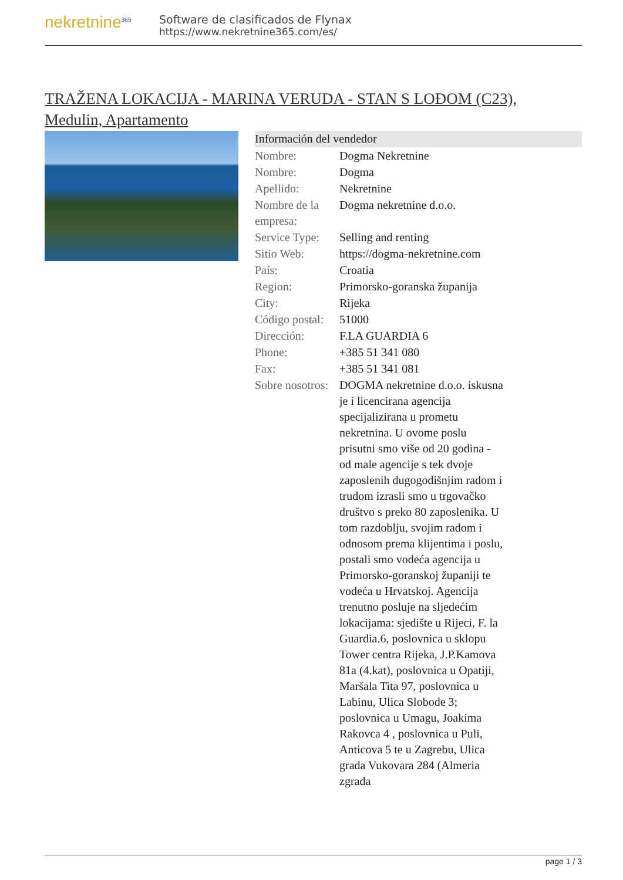nekretnine<sup>365</sup>
Software de clasificados de Flynax
https://www.nekretnine365.com/es/
TRAŽENA LOKACIJA - MARINA VERUDA - STAN S LOĐOM (C23), Medulin, Apartamento
Información del vendedor
| Nombre: | Dogma Nekretnine |
| Nombre: | Dogma |
| Apellido: | Nekretnine |
| Nombre de la empresa: | Dogma nekretnine d.o.o. |
| Service Type: | Selling and renting |
| Sitio Web: | https://dogma-nekretnine.com |
| País: | Croatia |
| Region: | Primorsko-goranska županija |
| City: | Rijeka |
| Código postal: | 51000 |
| Dirección: | F.LA GUARDIA 6 |
| Phone: | +385 51 341 080 |
| Fax: | +385 51 341 081 |
| Sobre nosotros: | DOGMA nekretnine d.o.o. iskusna je i licencirana agencija specijalizirana u prometu nekretnina. U ovome poslu prisutni smo više od 20 godina - od male agencije s tek dvoje zaposlenih dugogodišnjim radom i trudom izrasli smo u trgovačko društvo s preko 80 zaposlenika. U tom razdoblju, svojim radom i odnosom prema klijentima i poslu, postali smo vodeća agencija u Primorsko-goranskoj županiji te vodeća u Hrvatskoj. Agencija trenutno posluje na sljedećim lokacijama: sjedište u Rijeci, F. la Guardia.6, poslovnica u sklopu Tower centra Rijeka, J.P.Kamova 81a (4.kat), poslovnica u Opatiji, Maršala Tita 97, poslovnica u Labinu, Ulica Slobode 3; poslovnica u Umagu, Joakima Rakovca 4 , poslovnica u Puli, Anticova 5 te u Zagrebu, Ulica grada Vukovara 284 (Almeria zgrada |
page 1 / 3